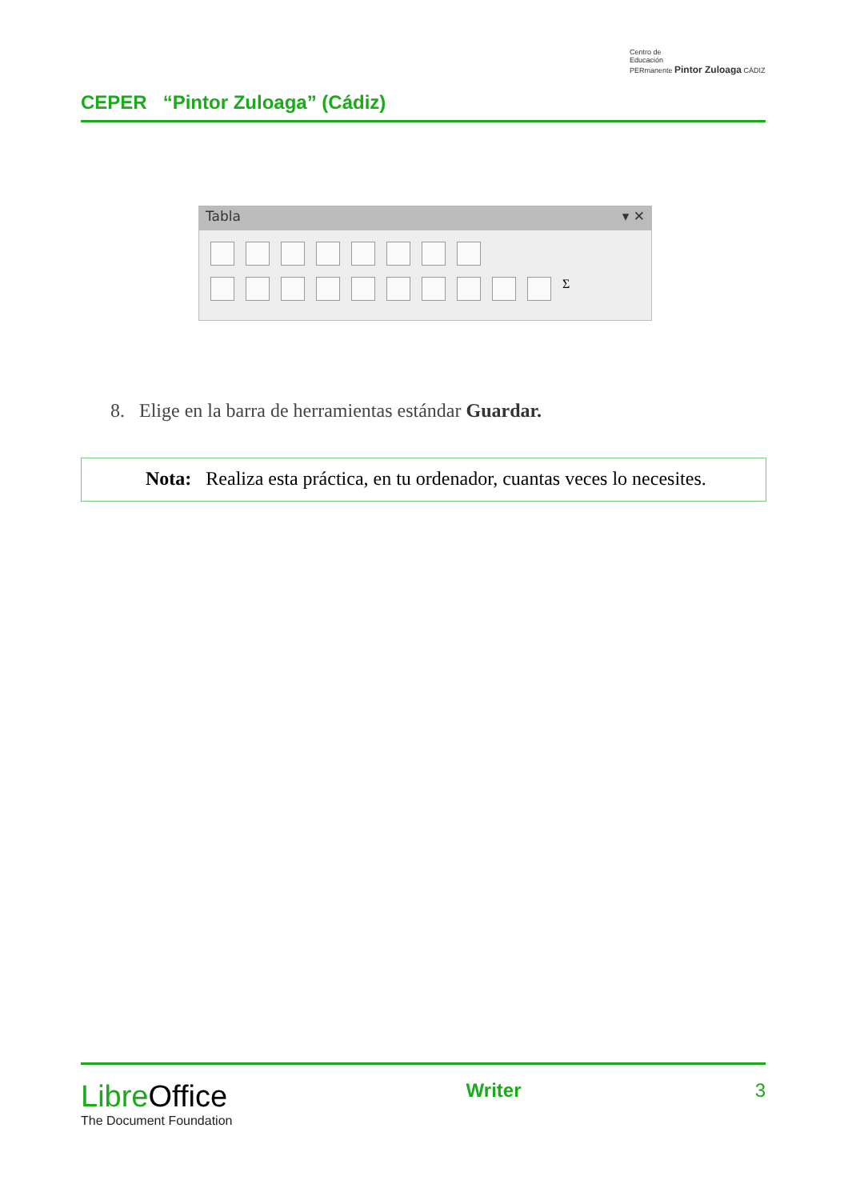CEPER “Pintor Zuloaga” (Cádiz)
Centro de
Educación
PERmanente Pintor Zuloaga CÁDIZ
Tabla ▾ ✕
Σ
8. Elige en la barra de herramientas estándar Guardar.
Nota: Realiza esta práctica, en tu ordenador, cuantas veces lo necesites.
LibreOffice
The Document Foundation
Writer 3